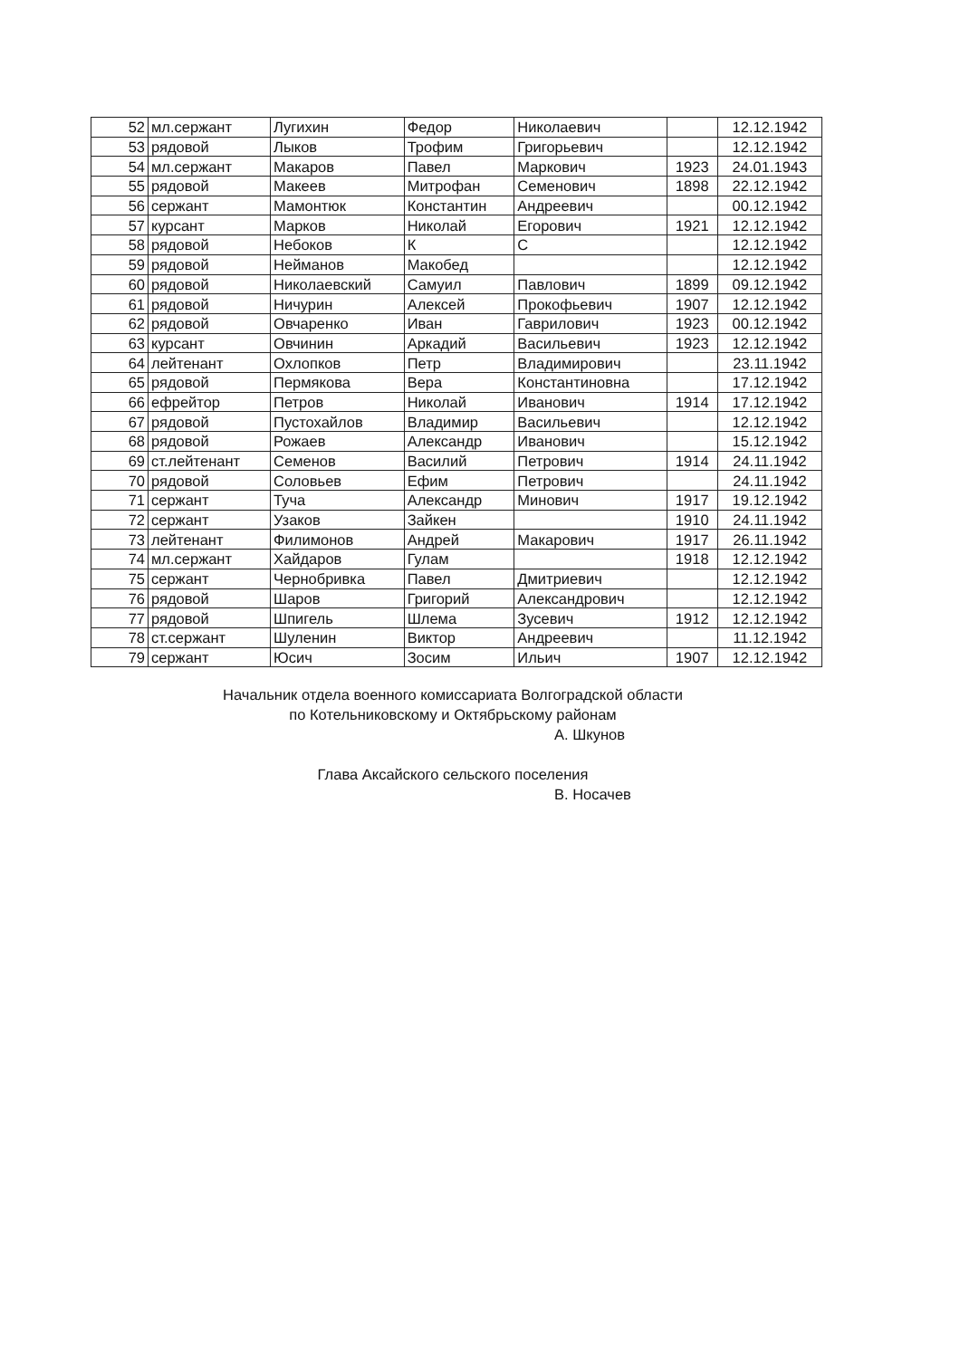| 52 | мл.сержант | Лугихин | Федор | Николаевич | | 12.12.1942 |
| 53 | рядовой | Лыков | Трофим | Григорьевич | | 12.12.1942 |
| 54 | мл.сержант | Макаров | Павел | Маркович | 1923 | 24.01.1943 |
| 55 | рядовой | Макеев | Митрофан | Семенович | 1898 | 22.12.1942 |
| 56 | сержант | Мамонтюк | Константин | Андреевич | | 00.12.1942 |
| 57 | курсант | Марков | Николай | Егорович | 1921 | 12.12.1942 |
| 58 | рядовой | Небоков | К | С | | 12.12.1942 |
| 59 | рядовой | Нейманов | Макобед | | | 12.12.1942 |
| 60 | рядовой | Николаевский | Самуил | Павлович | 1899 | 09.12.1942 |
| 61 | рядовой | Ничурин | Алексей | Прокофьевич | 1907 | 12.12.1942 |
| 62 | рядовой | Овчаренко | Иван | Гаврилович | 1923 | 00.12.1942 |
| 63 | курсант | Овчинин | Аркадий | Васильевич | 1923 | 12.12.1942 |
| 64 | лейтенант | Охлопков | Петр | Владимирович | | 23.11.1942 |
| 65 | рядовой | Пермякова | Вера | Константиновна | | 17.12.1942 |
| 66 | ефрейтор | Петров | Николай | Иванович | 1914 | 17.12.1942 |
| 67 | рядовой | Пустохайлов | Владимир | Васильевич | | 12.12.1942 |
| 68 | рядовой | Рожаев | Александр | Иванович | | 15.12.1942 |
| 69 | ст.лейтенант | Семенов | Василий | Петрович | 1914 | 24.11.1942 |
| 70 | рядовой | Соловьев | Ефим | Петрович | | 24.11.1942 |
| 71 | сержант | Туча | Александр | Минович | 1917 | 19.12.1942 |
| 72 | сержант | Узаков | Зайкен | | 1910 | 24.11.1942 |
| 73 | лейтенант | Филимонов | Андрей | Макарович | 1917 | 26.11.1942 |
| 74 | мл.сержант | Хайдаров | Гулам | | 1918 | 12.12.1942 |
| 75 | сержант | Чернобривка | Павел | Дмитриевич | | 12.12.1942 |
| 76 | рядовой | Шаров | Григорий | Александрович | | 12.12.1942 |
| 77 | рядовой | Шпигель | Шлема | Зусевич | 1912 | 12.12.1942 |
| 78 | ст.сержант | Шуленин | Виктор | Андреевич | | 11.12.1942 |
| 79 | сержант | Юсич | Зосим | Ильич | 1907 | 12.12.1942 |
Начальник отдела военного комиссариата Волгоградской области
по Котельниковскому и Октябрьскому районам
А. Шкунов
Глава Аксайского сельского поселения
В. Носачев